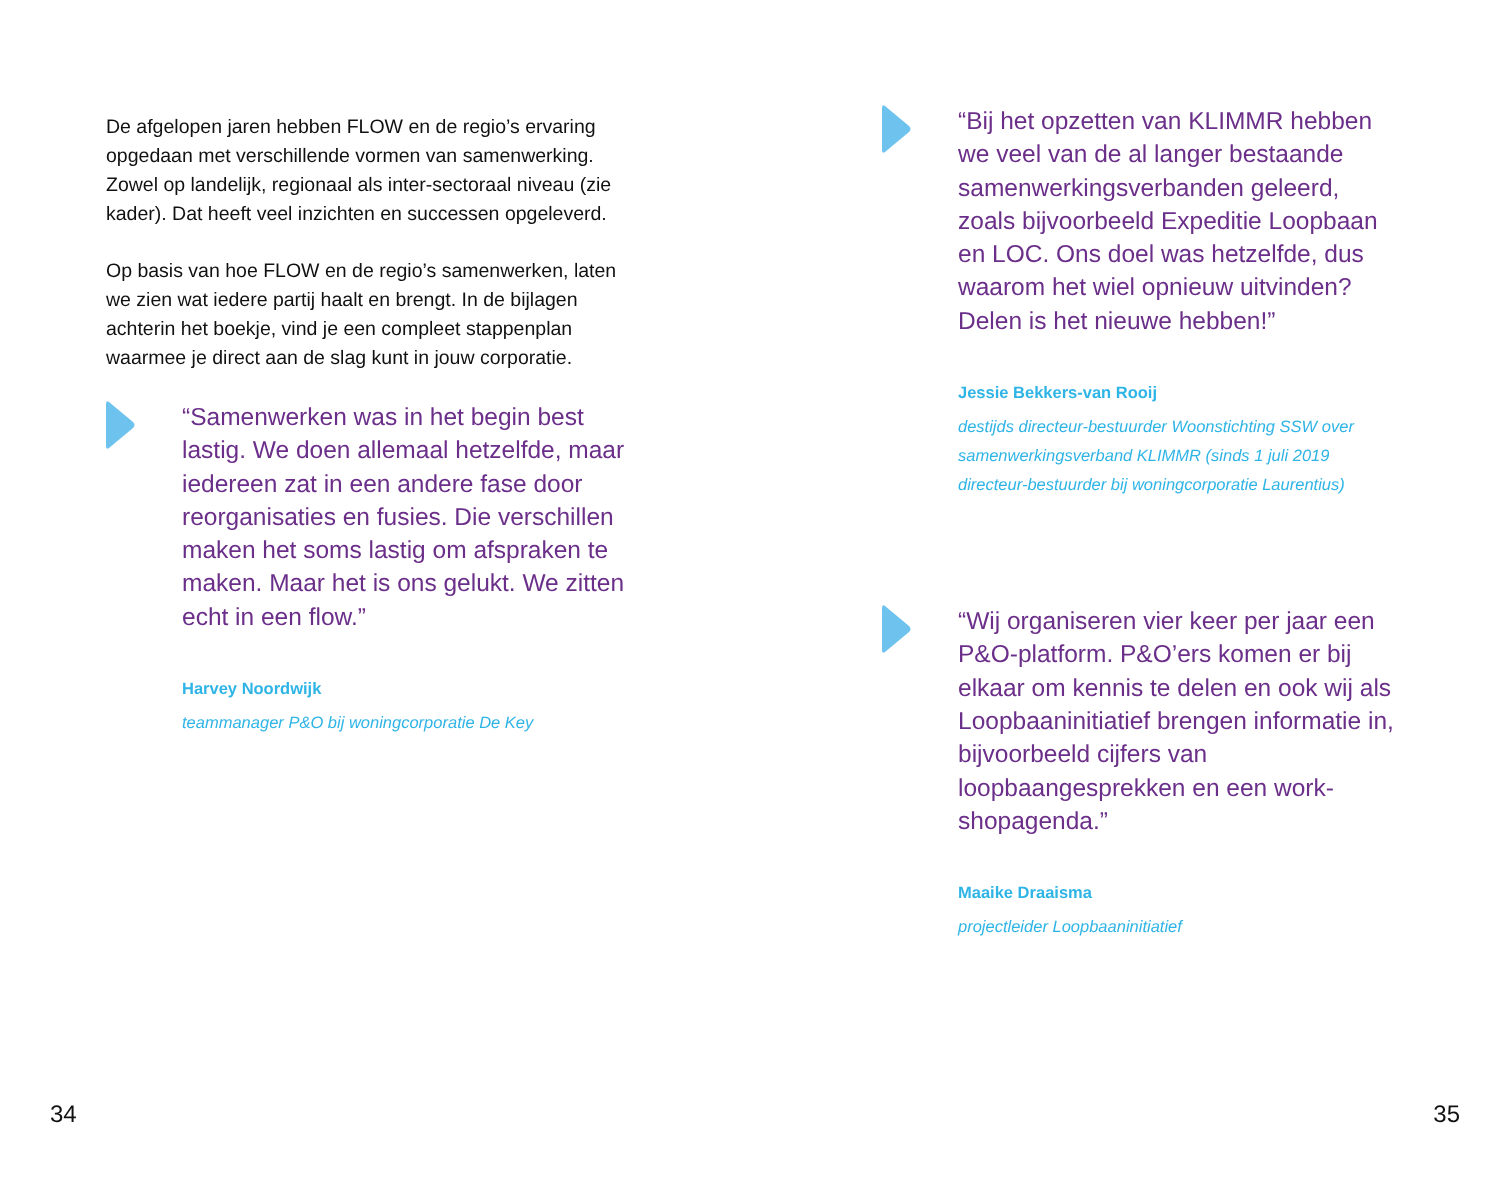De afgelopen jaren hebben FLOW en de regio’s ervaring opgedaan met verschillende vormen van samenwerking. Zowel op landelijk, regionaal als inter-sectoraal niveau (zie kader). Dat heeft veel inzichten en successen opgeleverd.
Op basis van hoe FLOW en de regio’s samenwerken, laten we zien wat iedere partij haalt en brengt. In de bijlagen achterin het boekje, vind je een compleet stappenplan waarmee je direct aan de slag kunt in jouw corporatie.
“Samenwerken was in het begin best lastig. We doen allemaal hetzelfde, maar iedereen zat in een andere fase door reorganisaties en fusies. Die verschillen maken het soms lastig om afspraken te maken. Maar het is ons gelukt. We zitten echt in een flow.”
Harvey Noordwijk
teammanager P&O bij woningcorporatie De Key
34
“Bij het opzetten van KLIMMR hebben we veel van de al langer bestaande samenwerkingsverbanden geleerd, zoals bijvoorbeeld Expeditie Loopbaan en LOC. Ons doel was hetzelfde, dus waarom het wiel opnieuw uitvinden? Delen is het nieuwe hebben!”
Jessie Bekkers-van Rooij
destijds directeur-bestuurder Woonstichting SSW over samenwerkingsverband KLIMMR (sinds 1 juli 2019 directeur-bestuurder bij woningcorporatie Laurentius)
“Wij organiseren vier keer per jaar een P&O-platform. P&O’ers komen er bij elkaar om kennis te delen en ook wij als Loopbaaninitiatief brengen informatie in, bijvoorbeeld cijfers van loopbaangesprekken en een work-shopagenda.”
Maaike Draaisma
projectleider Loopbaaninitiatief
35